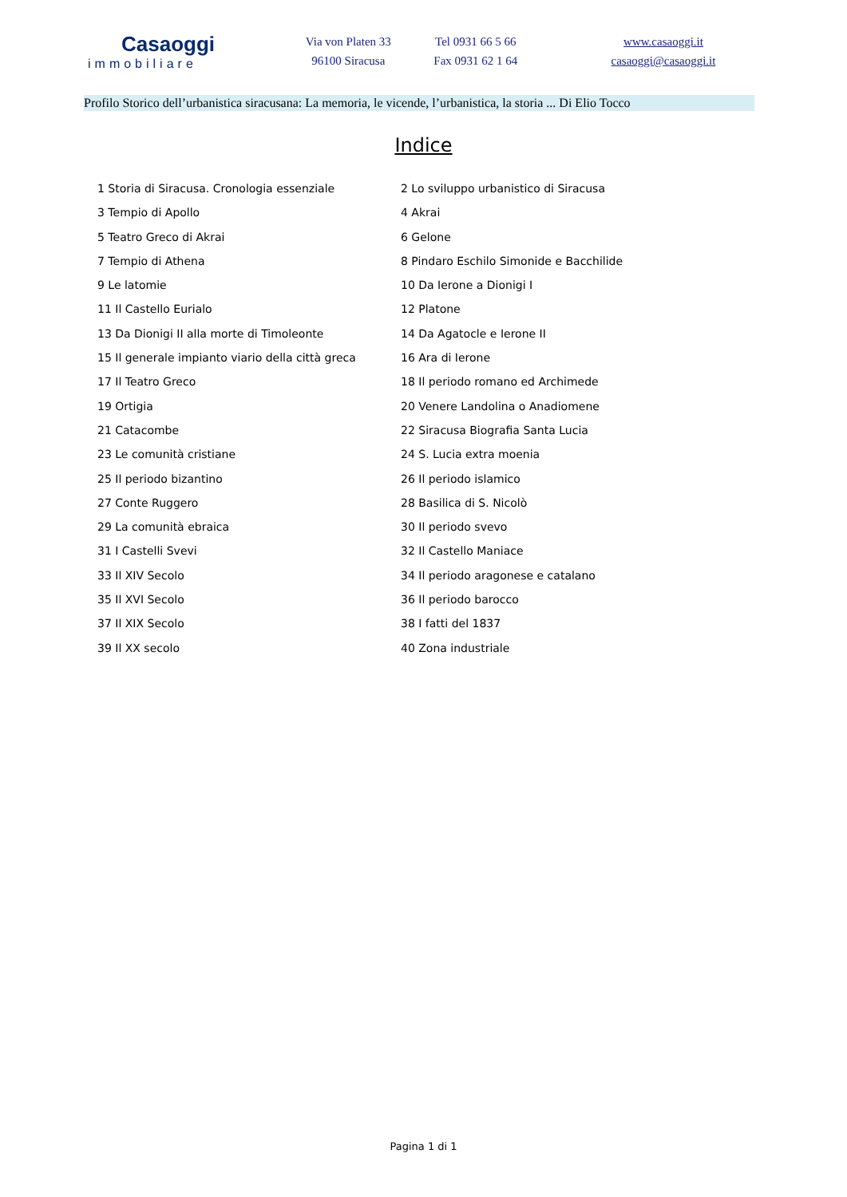Casaoggi
immobiliare
Via von Platen 33
96100 Siracusa
Tel 0931 66 5 66
Fax 0931 62 1 64
www.casaoggi.it
casaoggi@casaoggi.it
Profilo Storico dell’urbanistica siracusana: La memoria, le vicende, l’urbanistica, la storia ... Di Elio Tocco
Indice
1 Storia di Siracusa. Cronologia essenziale
2 Lo sviluppo urbanistico di Siracusa
3 Tempio di Apollo
4 Akrai
5 Teatro Greco di Akrai
6 Gelone
7 Tempio di Athena
8 Pindaro Eschilo Simonide e Bacchilide
9 Le latomie
10 Da Ierone a Dionigi I
11 Il Castello Eurialo
12 Platone
13 Da Dionigi II alla morte di Timoleonte
14 Da Agatocle e Ierone II
15 Il generale impianto viario della città greca
16 Ara di Ierone
17 Il Teatro Greco
18 Il periodo romano ed Archimede
19 Ortigia
20 Venere Landolina o Anadiomene
21 Catacombe
22 Siracusa Biografia Santa Lucia
23 Le comunità cristiane
24 S. Lucia extra moenia
25 Il periodo bizantino
26 Il periodo islamico
27 Conte Ruggero
28 Basilica di S. Nicolò
29 La comunità ebraica
30 Il periodo svevo
31 I Castelli Svevi
32 Il Castello Maniace
33 Il XIV Secolo
34 Il periodo aragonese e catalano
35 Il XVI Secolo
36 Il periodo barocco
37 Il XIX Secolo
38 I fatti del 1837
39 Il XX secolo
40 Zona industriale
Pagina 1 di 1